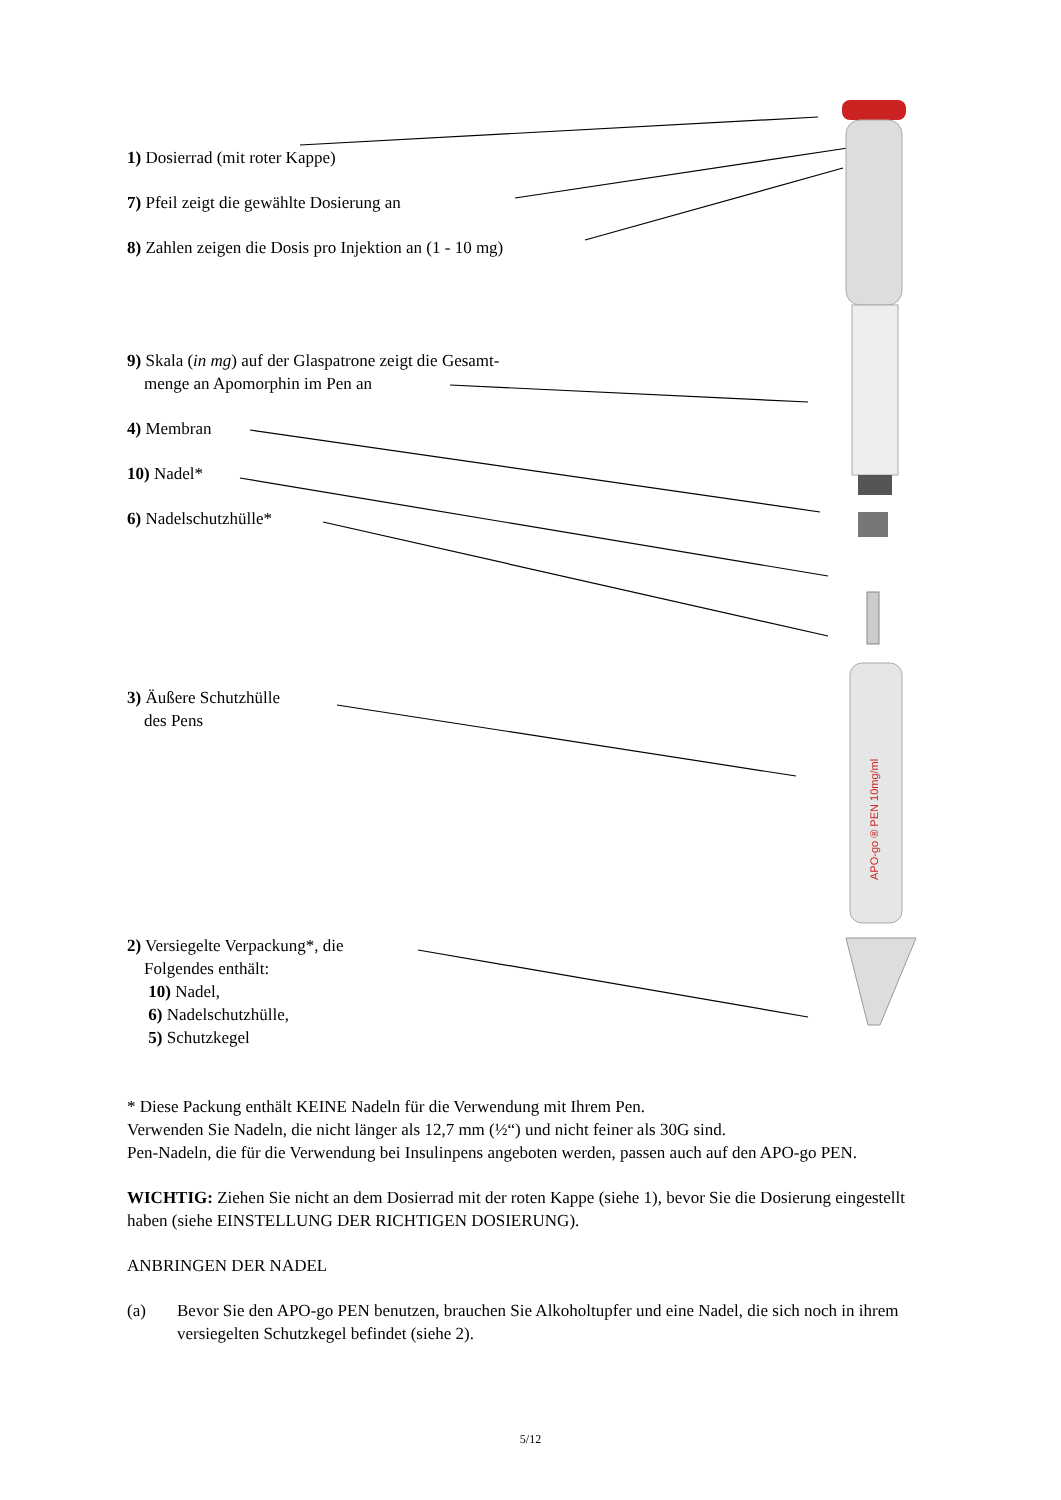APO-go ® PEN 10mg/ml
1) Dosierrad (mit roter Kappe)
7) Pfeil zeigt die gewählte Dosierung an
8) Zahlen zeigen die Dosis pro Injektion an (1 - 10 mg)
9) Skala (in mg) auf der Glaspatrone zeigt die Gesamt-
menge an Apomorphin im Pen an
4) Membran
10) Nadel*
6) Nadelschutzhülle*
3) Äußere Schutzhülle
des Pens
2) Versiegelte Verpackung*, die
Folgendes enthält:
10) Nadel,
6) Nadelschutzhülle,
5) Schutzkegel
* Diese Packung enthält KEINE Nadeln für die Verwendung mit Ihrem Pen.
Verwenden Sie Nadeln, die nicht länger als 12,7 mm (½“) und nicht feiner als 30G sind.
Pen-Nadeln, die für die Verwendung bei Insulinpens angeboten werden, passen auch auf den APO-go PEN.
WICHTIG: Ziehen Sie nicht an dem Dosierrad mit der roten Kappe (siehe 1), bevor Sie die Dosierung eingestellt haben (siehe EINSTELLUNG DER RICHTIGEN DOSIERUNG).
ANBRINGEN DER NADEL
(a) Bevor Sie den APO-go PEN benutzen, brauchen Sie Alkoholtupfer und eine Nadel, die sich noch in ihrem versiegelten Schutzkegel befindet (siehe 2).
5/12